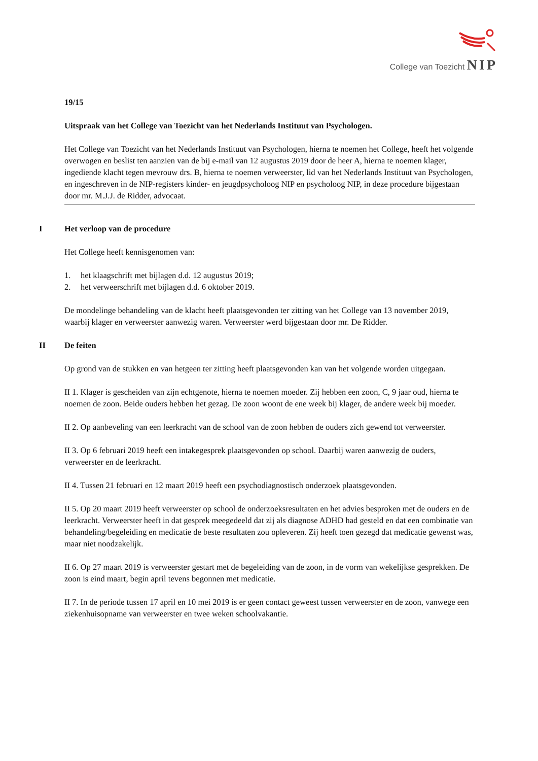College van Toezicht NIP
19/15
Uitspraak van het College van Toezicht van het Nederlands Instituut van Psychologen.
Het College van Toezicht van het Nederlands Instituut van Psychologen, hierna te noemen het College, heeft het volgende overwogen en beslist ten aanzien van de bij e-mail van 12 augustus 2019 door de heer A, hierna te noemen klager, ingediende klacht tegen mevrouw drs. B, hierna te noemen verweerster, lid van het Nederlands Instituut van Psychologen, en ingeschreven in de NIP-registers kinder- en jeugdpsycholoog NIP en psycholoog NIP, in deze procedure bijgestaan door mr. M.J.J. de Ridder, advocaat.
I Het verloop van de procedure
Het College heeft kennisgenomen van:
1. het klaagschrift met bijlagen d.d. 12 augustus 2019;
2. het verweerschrift met bijlagen d.d. 6 oktober 2019.
De mondelinge behandeling van de klacht heeft plaatsgevonden ter zitting van het College van 13 november 2019, waarbij klager en verweerster aanwezig waren. Verweerster werd bijgestaan door mr. De Ridder.
II De feiten
Op grond van de stukken en van hetgeen ter zitting heeft plaatsgevonden kan van het volgende worden uitgegaan.
II 1. Klager is gescheiden van zijn echtgenote, hierna te noemen moeder. Zij hebben een zoon, C, 9 jaar oud, hierna te noemen de zoon. Beide ouders hebben het gezag. De zoon woont de ene week bij klager, de andere week bij moeder.
II 2. Op aanbeveling van een leerkracht van de school van de zoon hebben de ouders zich gewend tot verweerster.
II 3. Op 6 februari 2019 heeft een intakegesprek plaatsgevonden op school. Daarbij waren aanwezig de ouders, verweerster en de leerkracht.
II 4. Tussen 21 februari en 12 maart 2019 heeft een psychodiagnostisch onderzoek plaatsgevonden.
II 5. Op 20 maart 2019 heeft verweerster op school de onderzoeksresultaten en het advies besproken met de ouders en de leerkracht. Verweerster heeft in dat gesprek meegedeeld dat zij als diagnose ADHD had gesteld en dat een combinatie van behandeling/begeleiding en medicatie de beste resultaten zou opleveren. Zij heeft toen gezegd dat medicatie gewenst was, maar niet noodzakelijk.
II 6. Op 27 maart 2019 is verweerster gestart met de begeleiding van de zoon, in de vorm van wekelijkse gesprekken. De zoon is eind maart, begin april tevens begonnen met medicatie.
II 7. In de periode tussen 17 april en 10 mei 2019 is er geen contact geweest tussen verweerster en de zoon, vanwege een ziekenhuisopname van verweerster en twee weken schoolvakantie.